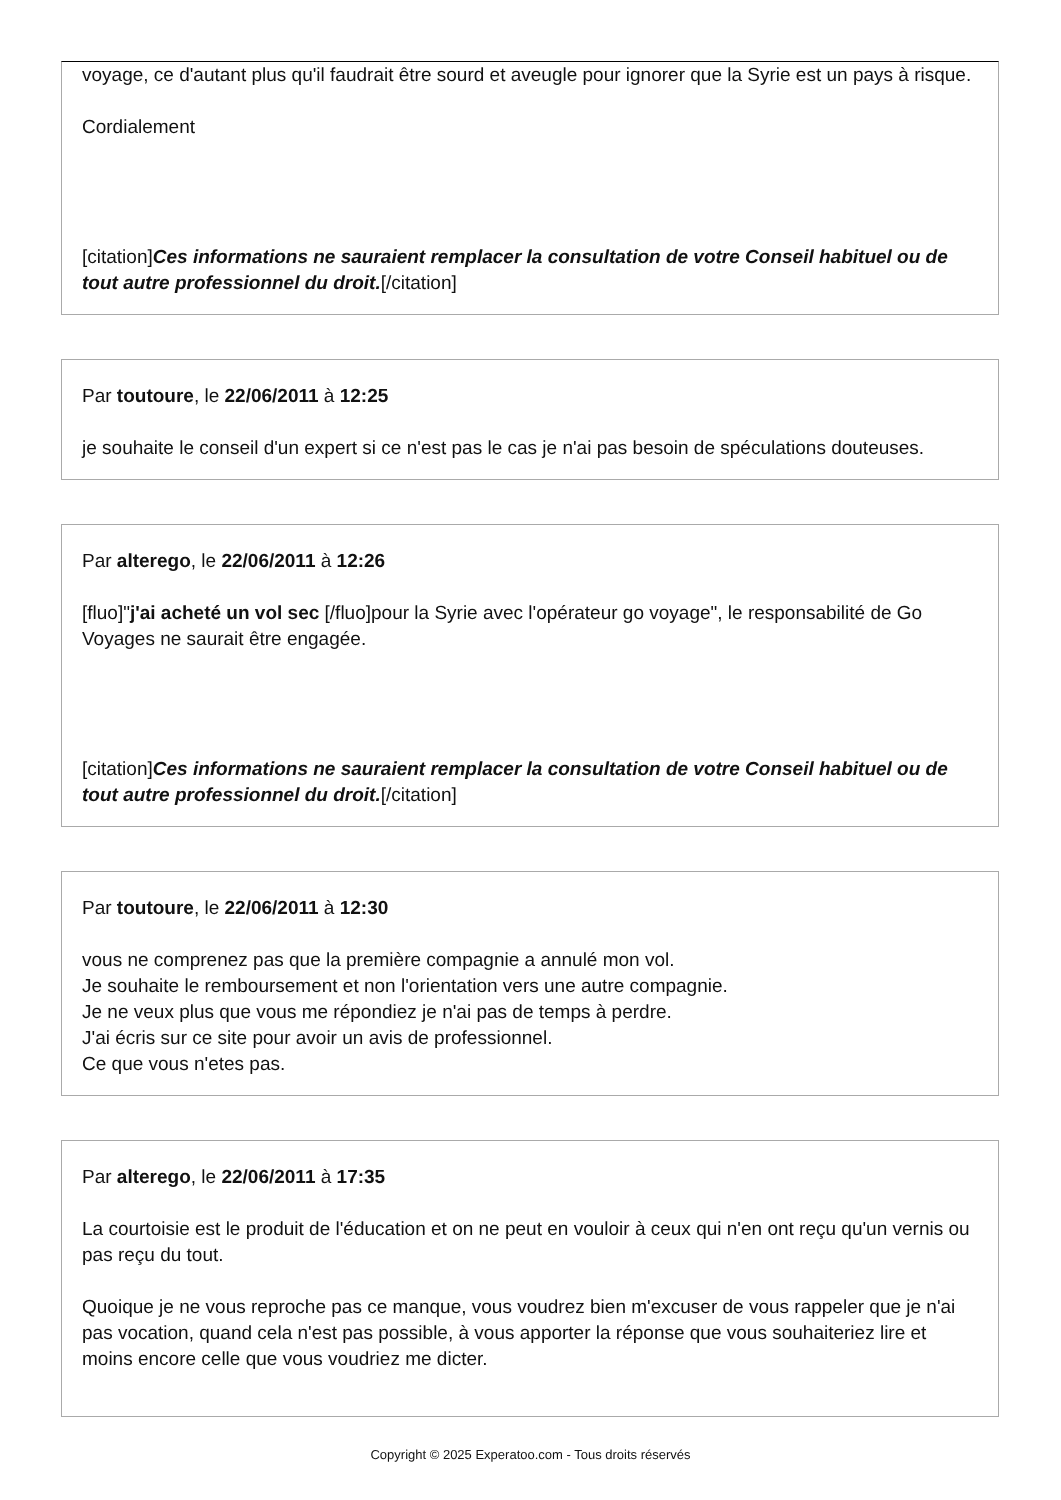voyage, ce d'autant plus qu'il faudrait être sourd et aveugle pour ignorer que la Syrie est un pays à risque.
Cordialement
[citation]Ces informations ne sauraient remplacer la consultation de votre Conseil habituel ou de tout autre professionnel du droit.[/citation]
Par toutoure, le 22/06/2011 à 12:25
je souhaite le conseil d'un expert si ce n'est pas le cas je n'ai pas besoin de spéculations douteuses.
Par alterego, le 22/06/2011 à 12:26
[fluo]"j'ai acheté un vol sec [/fluo]pour la Syrie avec l'opérateur go voyage", le responsabilité de Go Voyages ne saurait être engagée.
[citation]Ces informations ne sauraient remplacer la consultation de votre Conseil habituel ou de tout autre professionnel du droit.[/citation]
Par toutoure, le 22/06/2011 à 12:30
vous ne comprenez pas que la première compagnie a annulé mon vol.
Je souhaite le remboursement et non l'orientation vers une autre compagnie.
Je ne veux plus que vous me répondiez je n'ai pas de temps à perdre.
J'ai écris sur ce site pour avoir un avis de professionnel.
Ce que vous n'etes pas.
Par alterego, le 22/06/2011 à 17:35
La courtoisie est le produit de l'éducation et on ne peut en vouloir à ceux qui n'en ont reçu qu'un vernis ou pas reçu du tout.
Quoique je ne vous reproche pas ce manque, vous voudrez bien m'excuser de vous rappeler que je n'ai pas vocation, quand cela n'est pas possible, à vous apporter la réponse que vous souhaiteriez lire et moins encore celle que vous voudriez me dicter.
Copyright © 2025 Experatoo.com - Tous droits réservés